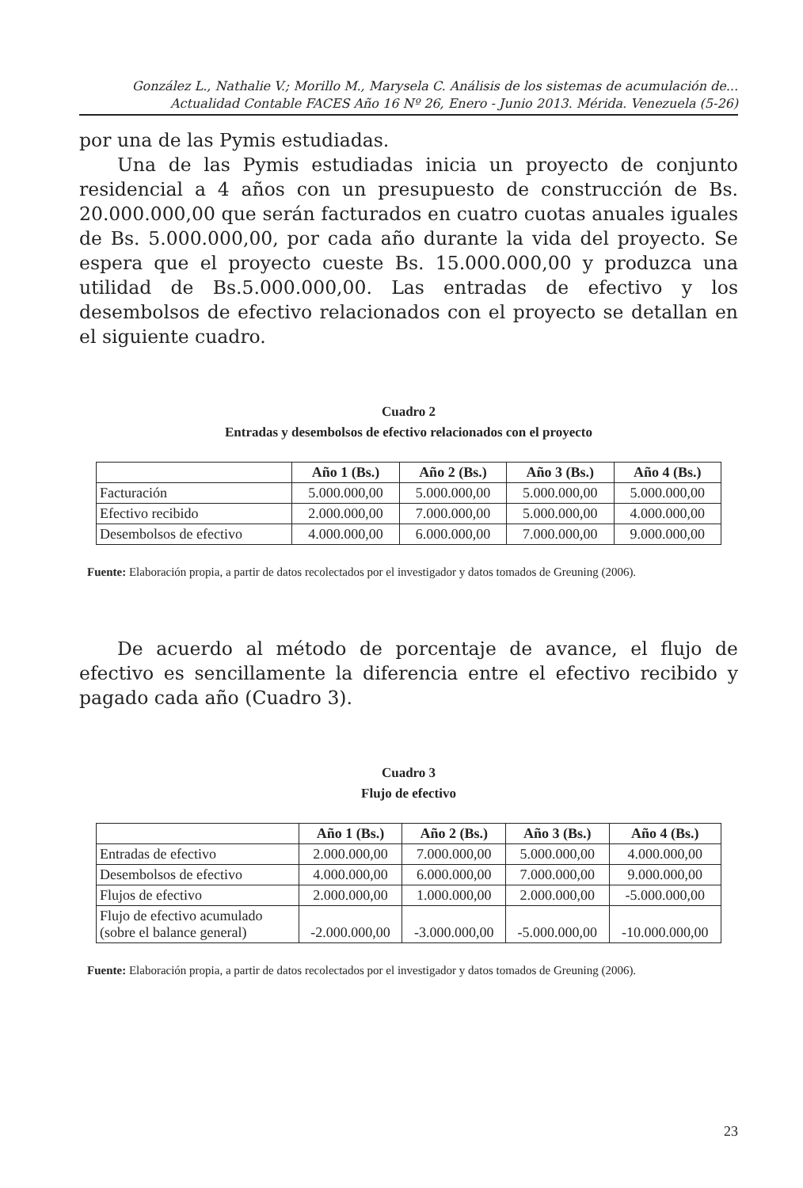González L., Nathalie V.; Morillo M., Marysela C. Análisis de los sistemas de acumulación de...
Actualidad Contable FACES Año 16 Nº 26, Enero - Junio 2013. Mérida. Venezuela (5-26)
por una de las Pymis estudiadas.
Una de las Pymis estudiadas inicia un proyecto de conjunto residencial a 4 años con un presupuesto de construcción de Bs. 20.000.000,00 que serán facturados en cuatro cuotas anuales iguales de Bs. 5.000.000,00, por cada año durante la vida del proyecto. Se espera que el proyecto cueste Bs. 15.000.000,00 y produzca una utilidad de Bs.5.000.000,00. Las entradas de efectivo y los desembolsos de efectivo relacionados con el proyecto se detallan en el siguiente cuadro.
Cuadro 2
Entradas y desembolsos de efectivo relacionados con el proyecto
| | Año 1 (Bs.) | Año 2 (Bs.) | Año 3 (Bs.) | Año 4 (Bs.) |
| --- | --- | --- | --- | --- |
| Facturación | 5.000.000,00 | 5.000.000,00 | 5.000.000,00 | 5.000.000,00 |
| Efectivo recibido | 2.000.000,00 | 7.000.000,00 | 5.000.000,00 | 4.000.000,00 |
| Desembolsos de efectivo | 4.000.000,00 | 6.000.000,00 | 7.000.000,00 | 9.000.000,00 |
Fuente: Elaboración propia, a partir de datos recolectados por el investigador y datos tomados de Greuning (2006).
De acuerdo al método de porcentaje de avance, el flujo de efectivo es sencillamente la diferencia entre el efectivo recibido y pagado cada año (Cuadro 3).
Cuadro 3
Flujo de efectivo
| | Año 1 (Bs.) | Año 2 (Bs.) | Año 3 (Bs.) | Año 4 (Bs.) |
| --- | --- | --- | --- | --- |
| Entradas de efectivo | 2.000.000,00 | 7.000.000,00 | 5.000.000,00 | 4.000.000,00 |
| Desembolsos de efectivo | 4.000.000,00 | 6.000.000,00 | 7.000.000,00 | 9.000.000,00 |
| Flujos de efectivo | 2.000.000,00 | 1.000.000,00 | 2.000.000,00 | -5.000.000,00 |
| Flujo de efectivo acumulado (sobre el balance general) | -2.000.000,00 | -3.000.000,00 | -5.000.000,00 | -10.000.000,00 |
Fuente: Elaboración propia, a partir de datos recolectados por el investigador y datos tomados de Greuning (2006).
23